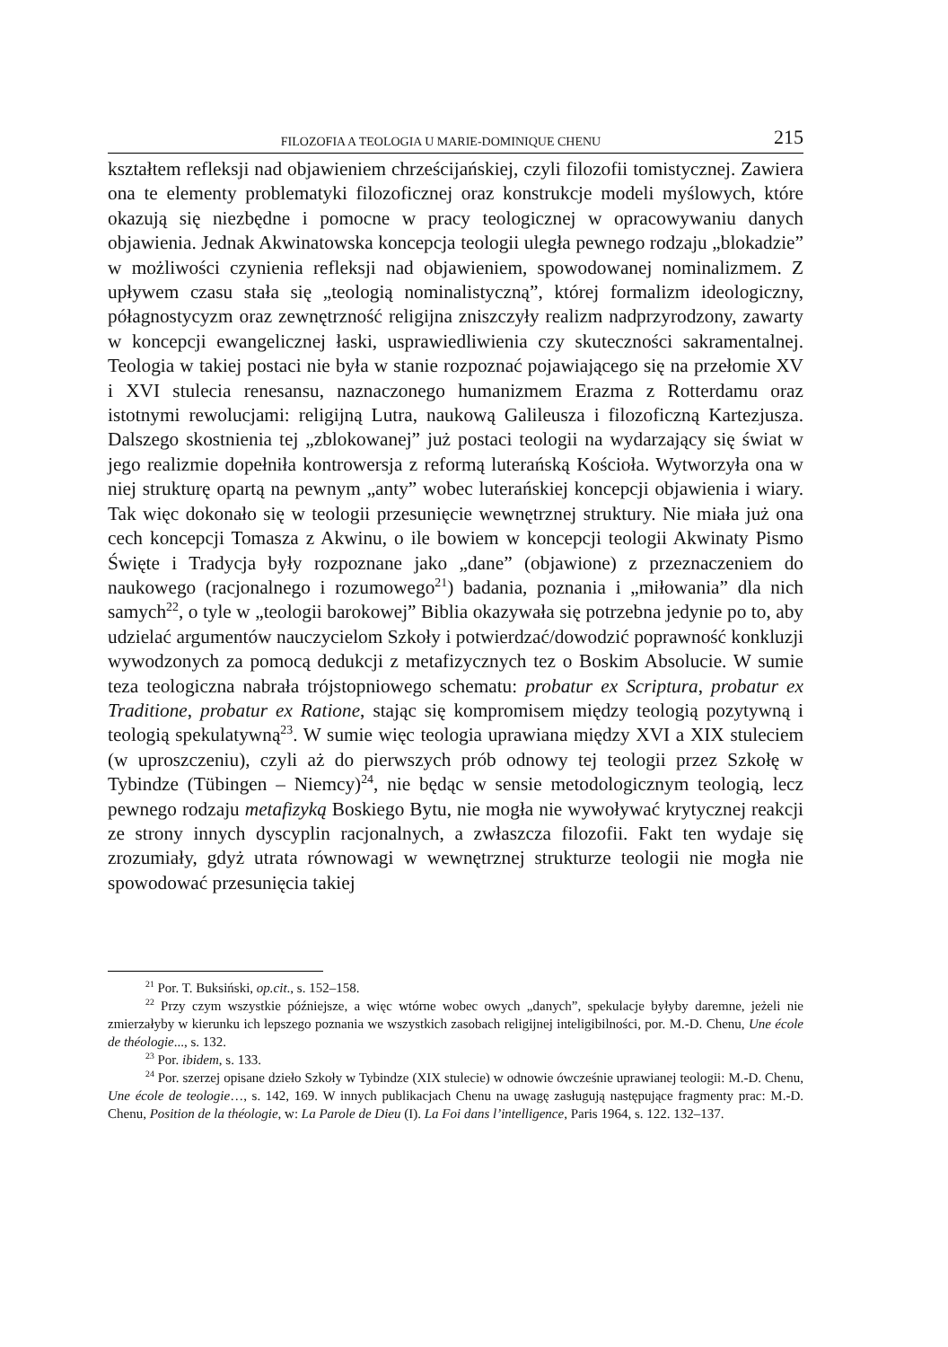FILOZOFIA A TEOLOGIA U MARIE-DOMINIQUE CHENU 215
kształtem refleksji nad objawieniem chrześcijańskiej, czyli filozofii tomistycznej. Zawiera ona te elementy problematyki filozoficznej oraz konstrukcje modeli myślowych, które okazują się niezbędne i pomocne w pracy teologicznej w opracowywaniu danych objawienia. Jednak Akwinatowska koncepcja teologii uległa pewnego rodzaju „blokadzie” w możliwości czynienia refleksji nad objawieniem, spowodowanej nominalizmem. Z upływem czasu stała się „teologią nominalistyczną”, której formalizm ideologiczny, półagnostycyzm oraz zewnętrzność religijna zniszczyły realizm nadprzyrodzony, zawarty w koncepcji ewangelicznej łaski, usprawiedliwienia czy skuteczności sakramentalnej. Teologia w takiej postaci nie była w stanie rozpoznać pojawiającego się na przełomie XV i XVI stulecia renesansu, naznaczonego humanizmem Erazma z Rotterdamu oraz istotnymi rewolucjami: religijną Lutra, naukową Galileusza i filozoficzną Kartezjusza. Dalszego skostnienia tej „zblokowanej” już postaci teologii na wydarzający się świat w jego realizmie dopełniła kontrowersja z reformą luterańską Kościoła. Wytworzyła ona w niej strukturę opartą na pewnym „anty” wobec luterańskiej koncepcji objawienia i wiary. Tak więc dokonało się w teologii przesunięcie wewnętrznej struktury. Nie miała już ona cech koncepcji Tomasza z Akwinu, o ile bowiem w koncepcji teologii Akwinaty Pismo Święte i Tradycja były rozpoznane jako „dane” (objawione) z przeznaczeniem do naukowego (racjonalnego i rozumowego<sup>21</sup>) badania, poznania i „miłowania” dla nich samych<sup>22</sup>, o tyle w „teologii barokowej” Biblia okazywała się potrzebna jedynie po to, aby udzielać argumentów nauczycielom Szkoły i potwierdzać/dowodzić poprawność konkluzji wywodzonych za pomocą dedukcji z metafizycznych tez o Boskim Absolucie. W sumie teza teologiczna nabrała trójstopniowego schematu: probatur ex Scriptura, probatur ex Traditione, probatur ex Ratione, stając się kompromisem między teologią pozytywną i teologią spekulatywną<sup>23</sup>. W sumie więc teologia uprawiana między XVI a XIX stuleciem (w uproszczeniu), czyli aż do pierwszych prób odnowy tej teologii przez Szkołę w Tybindze (Tübingen – Niemcy)<sup>24</sup>, nie będąc w sensie metodologicznym teologią, lecz pewnego rodzaju metafizyką Boskiego Bytu, nie mogła nie wywoływać krytycznej reakcji ze strony innych dyscyplin racjonalnych, a zwłaszcza filozofii. Fakt ten wydaje się zrozumiały, gdyż utrata równowagi w wewnętrznej strukturze teologii nie mogła nie spowodować przesunięcia takiej
<sup>21</sup> Por. T. Buksiński, op.cit., s. 152–158.
<sup>22</sup> Przy czym wszystkie późniejsze, a więc wtórne wobec owych „danych”, spekulacje byłyby daremne, jeżeli nie zmierzałyby w kierunku ich lepszego poznania we wszystkich zasobach religijnej inteligibilności, por. M.-D. Chenu, Une école de théologie..., s. 132.
<sup>23</sup> Por. ibidem, s. 133.
<sup>24</sup> Por. szerzej opisane dzieło Szkoły w Tybindze (XIX stulecie) w odnowie ówcześnie uprawianej teologii: M.-D. Chenu, Une école de teologie…, s. 142, 169. W innych publikacjach Chenu na uwagę zasługują następujące fragmenty prac: M.-D. Chenu, Position de la théologie, w: La Parole de Dieu (I). La Foi dans l’intelligence, Paris 1964, s. 122. 132–137.